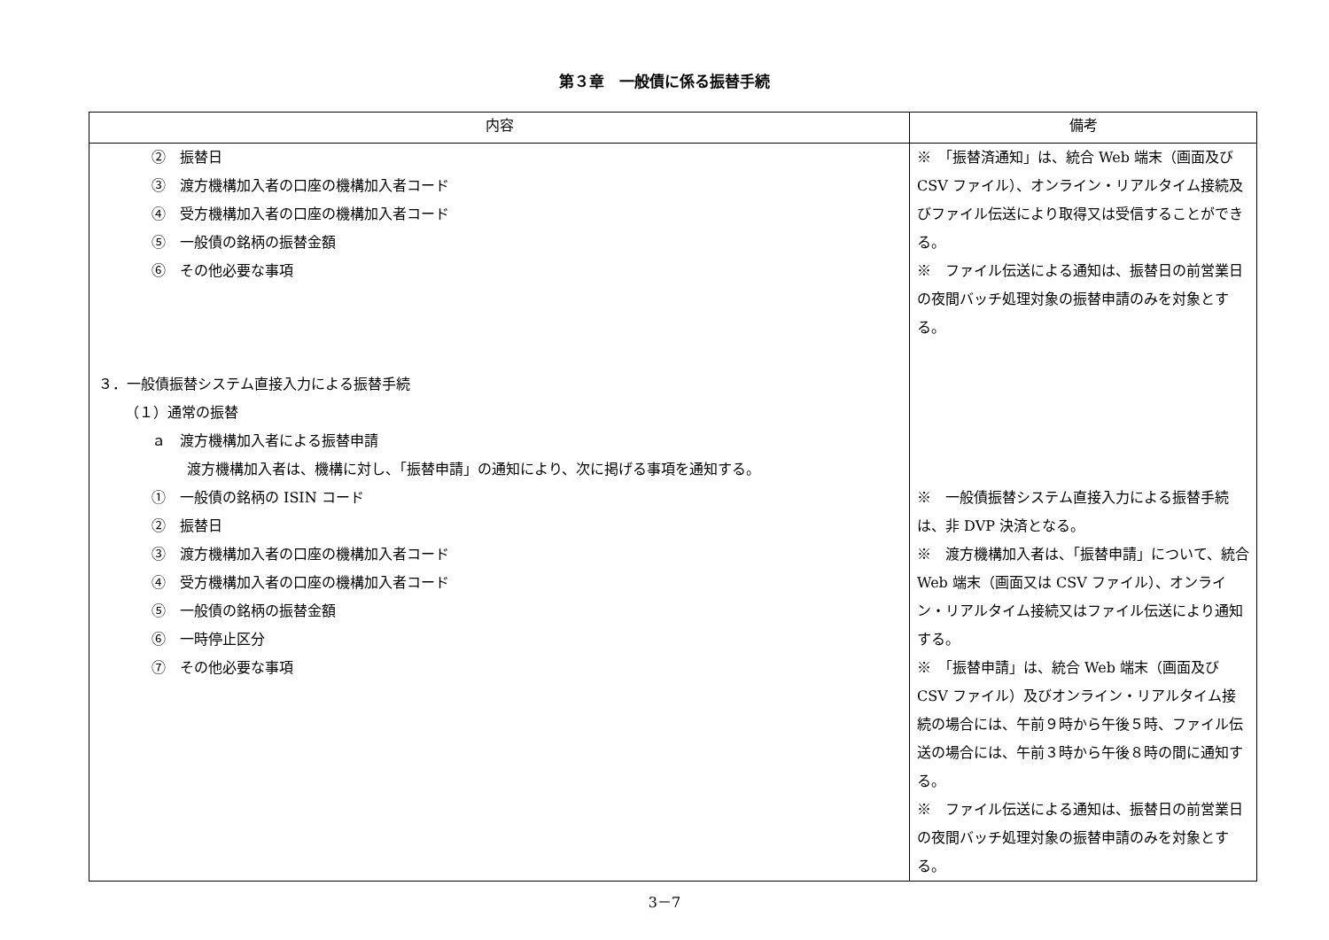第３章　一般債に係る振替手続
| 内容 | 備考 |
| --- | --- |
| ② 振替日 ③ 渡方機構加入者の口座の機構加入者コード ④ 受方機構加入者の口座の機構加入者コード ⑤ 一般債の銘柄の振替金額 ⑥ その他必要な事項 ３．一般債振替システム直接入力による振替手続 （１）通常の振替 ａ 渡方機構加入者による振替申請 渡方機構加入者は、機構に対し、「振替申請」の通知により、次に掲げる事項を通知する。 ① 一般債の銘柄の ISIN コード ② 振替日 ③ 渡方機構加入者の口座の機構加入者コード ④ 受方機構加入者の口座の機構加入者コード ⑤ 一般債の銘柄の振替金額 ⑥ 一時停止区分 ⑦ その他必要な事項 | ※ 「振替済通知」は、統合 Web 端末（画面及び CSV ファイル）、オンライン・リアルタイム接続及びファイル伝送により取得又は受信することができる。 ※ ファイル伝送による通知は、振替日の前営業日の夜間バッチ処理対象の振替申請のみを対象とする。 ※ 一般債振替システム直接入力による振替手続は、非 DVP 決済となる。 ※ 渡方機構加入者は、「振替申請」について、統合 Web 端末（画面又は CSV ファイル）、オンライン・リアルタイム接続又はファイル伝送により通知する。 ※ 「振替申請」は、統合 Web 端末（画面及び CSV ファイル）及びオンライン・リアルタイム接続の場合には、午前９時から午後５時、ファイル伝送の場合には、午前３時から午後８時の間に通知する。 ※ ファイル伝送による通知は、振替日の前営業日の夜間バッチ処理対象の振替申請のみを対象とする。 |
3－7